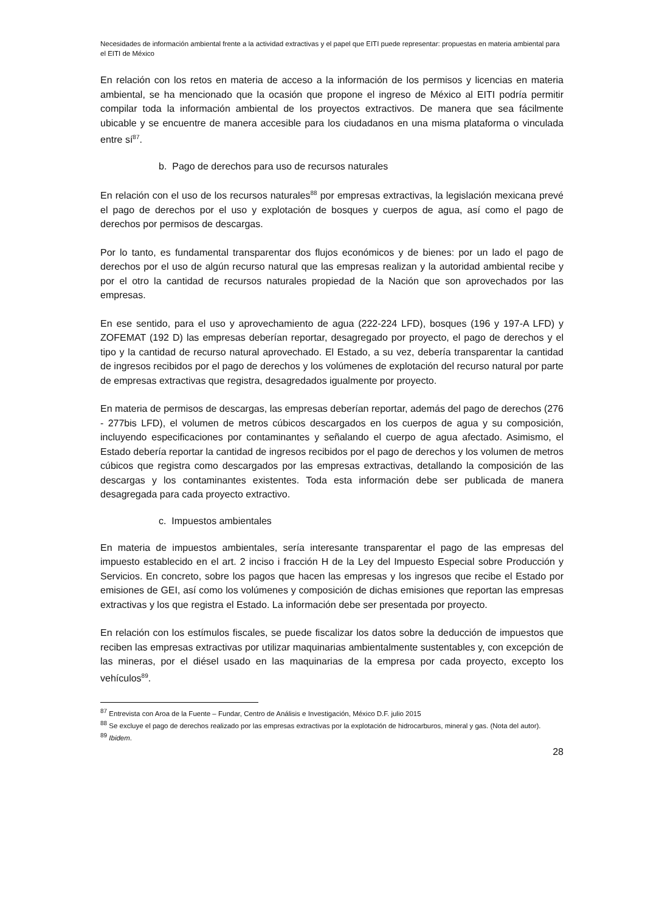Necesidades de información ambiental frente a la actividad extractivas y el papel que EITI puede representar: propuestas en materia ambiental para el EITI de México
En relación con los retos en materia de acceso a la información de los permisos y licencias en materia ambiental, se ha mencionado que la ocasión que propone el ingreso de México al EITI podría permitir compilar toda la información ambiental de los proyectos extractivos. De manera que sea fácilmente ubicable y se encuentre de manera accesible para los ciudadanos en una misma plataforma o vinculada entre sí<sup>87</sup>.
b. Pago de derechos para uso de recursos naturales
En relación con el uso de los recursos naturales<sup>88</sup> por empresas extractivas, la legislación mexicana prevé el pago de derechos por el uso y explotación de bosques y cuerpos de agua, así como el pago de derechos por permisos de descargas.
Por lo tanto, es fundamental transparentar dos flujos económicos y de bienes: por un lado el pago de derechos por el uso de algún recurso natural que las empresas realizan y la autoridad ambiental recibe y por el otro la cantidad de recursos naturales propiedad de la Nación que son aprovechados por las empresas.
En ese sentido, para el uso y aprovechamiento de agua (222-224 LFD), bosques (196 y 197-A LFD) y ZOFEMAT (192 D) las empresas deberían reportar, desagregado por proyecto, el pago de derechos y el tipo y la cantidad de recurso natural aprovechado. El Estado, a su vez, debería transparentar la cantidad de ingresos recibidos por el pago de derechos y los volúmenes de explotación del recurso natural por parte de empresas extractivas que registra, desagredados igualmente por proyecto.
En materia de permisos de descargas, las empresas deberían reportar, además del pago de derechos (276 - 277bis LFD), el volumen de metros cúbicos descargados en los cuerpos de agua y su composición, incluyendo especificaciones por contaminantes y señalando el cuerpo de agua afectado. Asimismo, el Estado debería reportar la cantidad de ingresos recibidos por el pago de derechos y los volumen de metros cúbicos que registra como descargados por las empresas extractivas, detallando la composición de las descargas y los contaminantes existentes. Toda esta información debe ser publicada de manera desagregada para cada proyecto extractivo.
c. Impuestos ambientales
En materia de impuestos ambientales, sería interesante transparentar el pago de las empresas del impuesto establecido en el art. 2 inciso i fracción H de la Ley del Impuesto Especial sobre Producción y Servicios. En concreto, sobre los pagos que hacen las empresas y los ingresos que recibe el Estado por emisiones de GEI, así como los volúmenes y composición de dichas emisiones que reportan las empresas extractivas y los que registra el Estado. La información debe ser presentada por proyecto.
En relación con los estímulos fiscales, se puede fiscalizar los datos sobre la deducción de impuestos que reciben las empresas extractivas por utilizar maquinarias ambientalmente sustentables y, con excepción de las mineras, por el diésel usado en las maquinarias de la empresa por cada proyecto, excepto los vehículos<sup>89</sup>.
<sup>87</sup> Entrevista con Aroa de la Fuente – Fundar, Centro de Análisis e Investigación, México D.F. julio 2015
<sup>88</sup> Se excluye el pago de derechos realizado por las empresas extractivas por la explotación de hidrocarburos, mineral y gas. (Nota del autor).
<sup>89</sup> Ibidem.
28